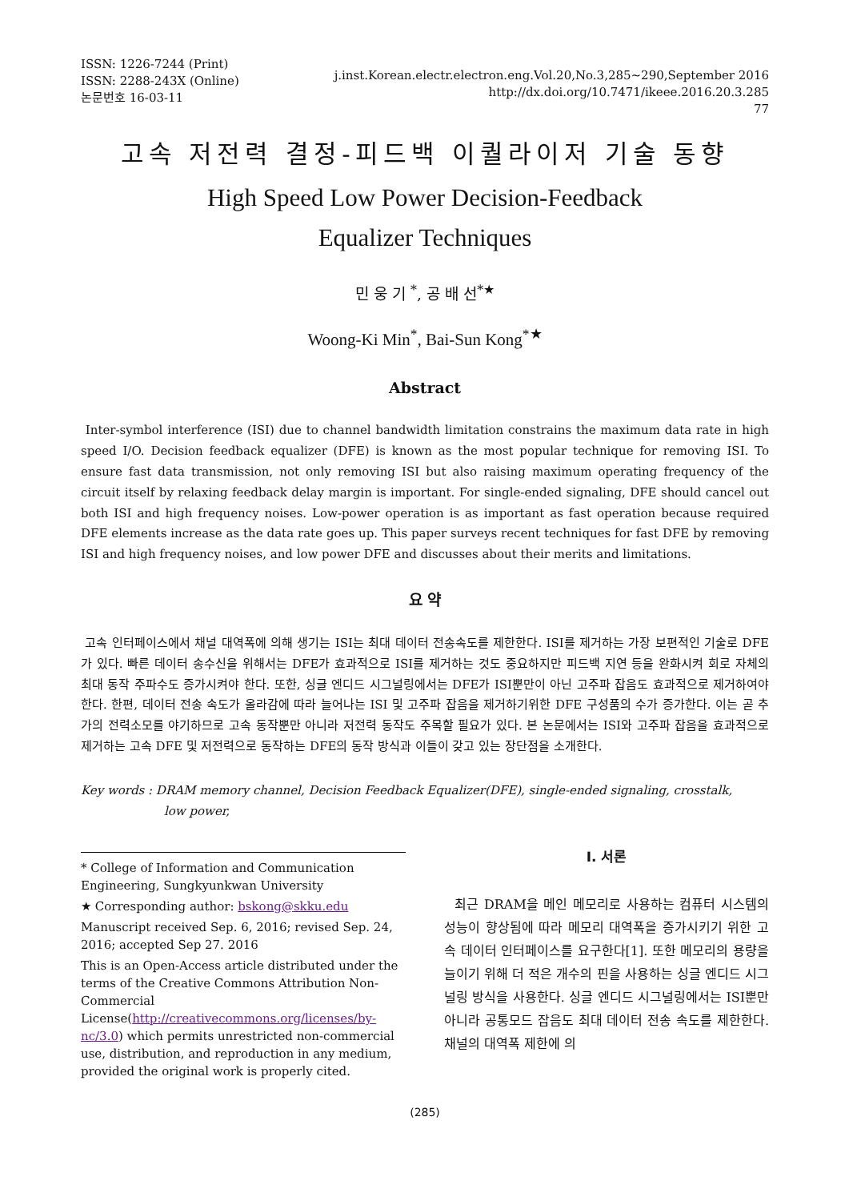ISSN: 1226-7244 (Print)
ISSN: 2288-243X (Online)
논문번호 16-03-11
j.inst.Korean.electr.electron.eng.Vol.20,No.3,285∼290,September 2016
http://dx.doi.org/10.7471/ikeee.2016.20.3.285
77
고속 저전력 결정-피드백 이퀄라이저 기술 동향
High Speed Low Power Decision-Feedback
Equalizer Techniques
민 웅 기 <sup>*</sup>, 공 배 선<sup>*★</sup>
Woong-Ki Min<sup>*</sup>, Bai-Sun Kong<sup>*★</sup>
Abstract
Inter-symbol interference (ISI) due to channel bandwidth limitation constrains the maximum data rate in high speed I/O. Decision feedback equalizer (DFE) is known as the most popular technique for removing ISI. To ensure fast data transmission, not only removing ISI but also raising maximum operating frequency of the circuit itself by relaxing feedback delay margin is important. For single-ended signaling, DFE should cancel out both ISI and high frequency noises. Low-power operation is as important as fast operation because required DFE elements increase as the data rate goes up. This paper surveys recent techniques for fast DFE by removing ISI and high frequency noises, and low power DFE and discusses about their merits and limitations.
요 약
고속 인터페이스에서 채널 대역폭에 의해 생기는 ISI는 최대 데이터 전송속도를 제한한다. ISI를 제거하는 가장 보편적인 기술로 DFE가 있다. 빠른 데이터 송수신을 위해서는 DFE가 효과적으로 ISI를 제거하는 것도 중요하지만 피드백 지연 등을 완화시켜 회로 자체의 최대 동작 주파수도 증가시켜야 한다. 또한, 싱글 엔디드 시그널링에서는 DFE가 ISI뿐만이 아닌 고주파 잡음도 효과적으로 제거하여야 한다. 한편, 데이터 전송 속도가 올라감에 따라 늘어나는 ISI 및 고주파 잡음을 제거하기위한 DFE 구성품의 수가 증가한다. 이는 곧 추가의 전력소모를 야기하므로 고속 동작뿐만 아니라 저전력 동작도 주목할 필요가 있다. 본 논문에서는 ISI와 고주파 잡음을 효과적으로 제거하는 고속 DFE 및 저전력으로 동작하는 DFE의 동작 방식과 이들이 갖고 있는 장단점을 소개한다.
Key words : DRAM memory channel, Decision Feedback Equalizer(DFE), single-ended signaling, crosstalk,
low power,
* College of Information and Communication Engineering, Sungkyunkwan University
★ Corresponding author: bskong@skku.edu
Manuscript received Sep. 6, 2016; revised Sep. 24, 2016; accepted Sep 27. 2016
This is an Open-Access article distributed under the terms of the Creative Commons Attribution Non-Commercial License(http://creativecommons.org/licenses/by-nc/3.0) which permits unrestricted non-commercial use, distribution, and reproduction in any medium, provided the original work is properly cited.
Ⅰ. 서론
최근 DRAM을 메인 메모리로 사용하는 컴퓨터 시스템의 성능이 향상됨에 따라 메모리 대역폭을 증가시키기 위한 고속 데이터 인터페이스를 요구한다[1]. 또한 메모리의 용량을 늘이기 위해 더 적은 개수의 핀을 사용하는 싱글 엔디드 시그널링 방식을 사용한다. 싱글 엔디드 시그널링에서는 ISI뿐만 아니라 공통모드 잡음도 최대 데이터 전송 속도를 제한한다. 채널의 대역폭 제한에 의
(285)